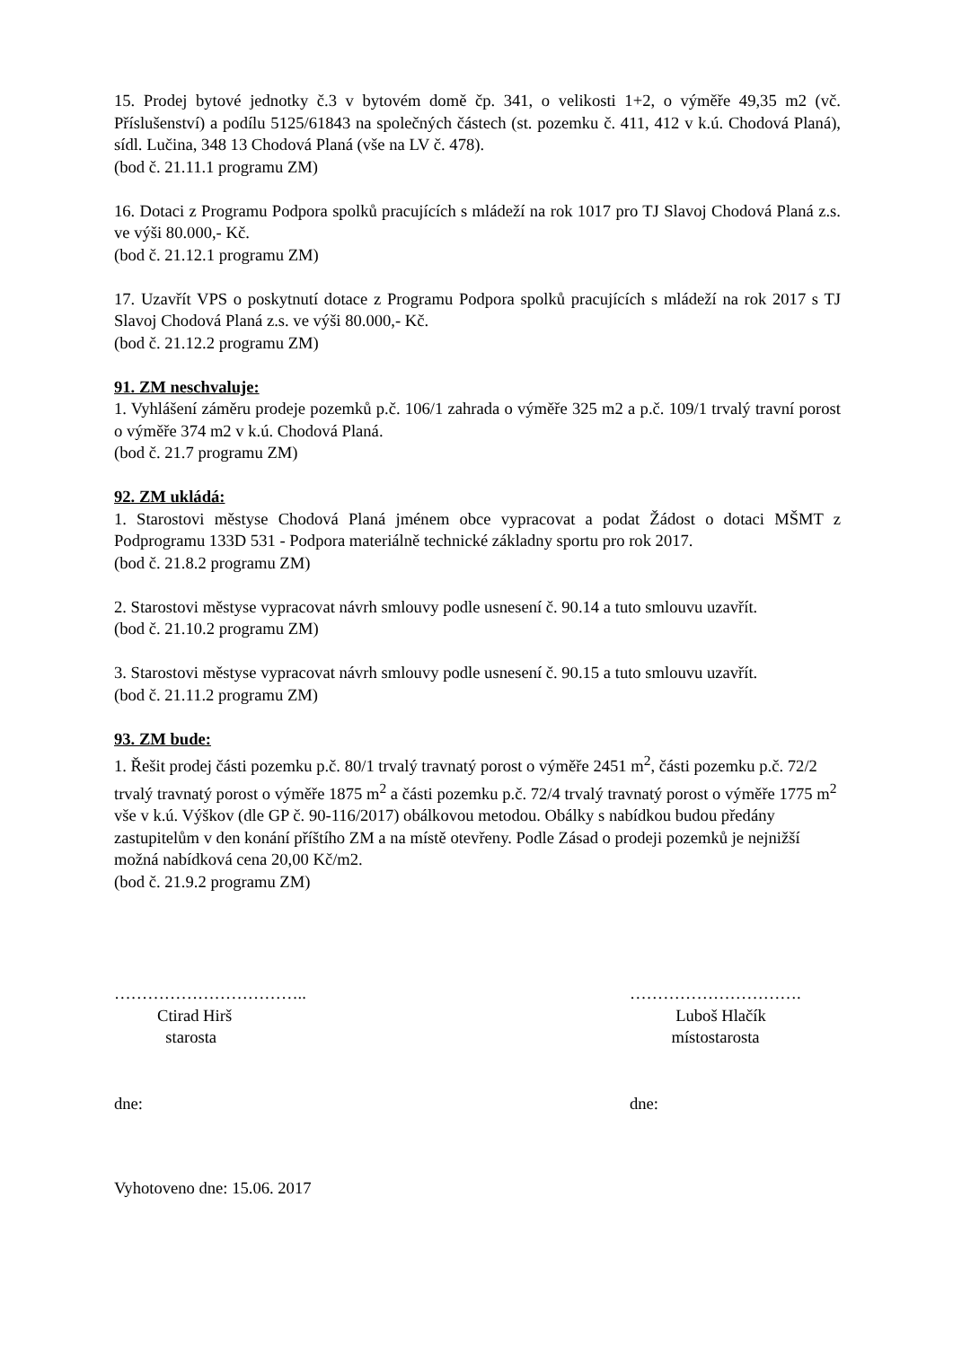15. Prodej bytové jednotky č.3 v bytovém domě čp. 341, o velikosti 1+2, o výměře 49,35 m2 (vč. Příslušenství) a podílu 5125/61843 na společných částech (st. pozemku č. 411, 412 v k.ú. Chodová Planá), sídl. Lučina, 348 13 Chodová Planá (vše na LV č. 478).
(bod č. 21.11.1 programu ZM)
16. Dotaci z Programu Podpora spolků pracujících s mládeží na rok 1017 pro TJ Slavoj Chodová Planá z.s. ve výši 80.000,- Kč.
(bod č. 21.12.1 programu ZM)
17. Uzavřít VPS o poskytnutí dotace z Programu Podpora spolků pracujících s mládeží na rok 2017 s TJ Slavoj Chodová Planá z.s. ve výši 80.000,- Kč.
(bod č. 21.12.2 programu ZM)
91. ZM neschvaluje:
1. Vyhlášení záměru prodeje pozemků p.č. 106/1 zahrada o výměře 325 m2 a p.č. 109/1 trvalý travní porost o výměře 374 m2 v k.ú. Chodová Planá.
(bod č. 21.7 programu ZM)
92. ZM ukládá:
1. Starostovi městyse Chodová Planá jménem obce vypracovat a podat Žádost o dotaci MŠMT z Podprogramu 133D 531 - Podpora materiálně technické základny sportu pro rok 2017.
(bod č. 21.8.2 programu ZM)
2. Starostovi městyse vypracovat návrh smlouvy podle usnesení č. 90.14 a tuto smlouvu uzavřít.
(bod č. 21.10.2 programu ZM)
3. Starostovi městyse vypracovat návrh smlouvy podle usnesení č. 90.15 a tuto smlouvu uzavřít.
(bod č. 21.11.2 programu ZM)
93. ZM bude:
1. Řešit prodej části pozemku p.č. 80/1 trvalý travnatý porost o výměře 2451 m<sup>2</sup>, části pozemku p.č. 72/2 trvalý travnatý porost o výměře 1875 m<sup>2</sup> a části pozemku p.č. 72/4 trvalý travnatý porost o výměře 1775 m<sup>2</sup> vše v k.ú. Výškov (dle GP č. 90-116/2017) obálkovou metodou. Obálky s nabídkou budou předány zastupitelům v den konání příštího ZM a na místě otevřeny. Podle Zásad o prodeji pozemků je nejnižší možná nabídková cena 20,00 Kč/m2.
(bod č. 21.9.2 programu ZM)
……………………………..
Ctirad Hirš
starosta
dne:
………………………….
Luboš Hlačík
místostarosta
dne:
Vyhotoveno dne: 15.06. 2017